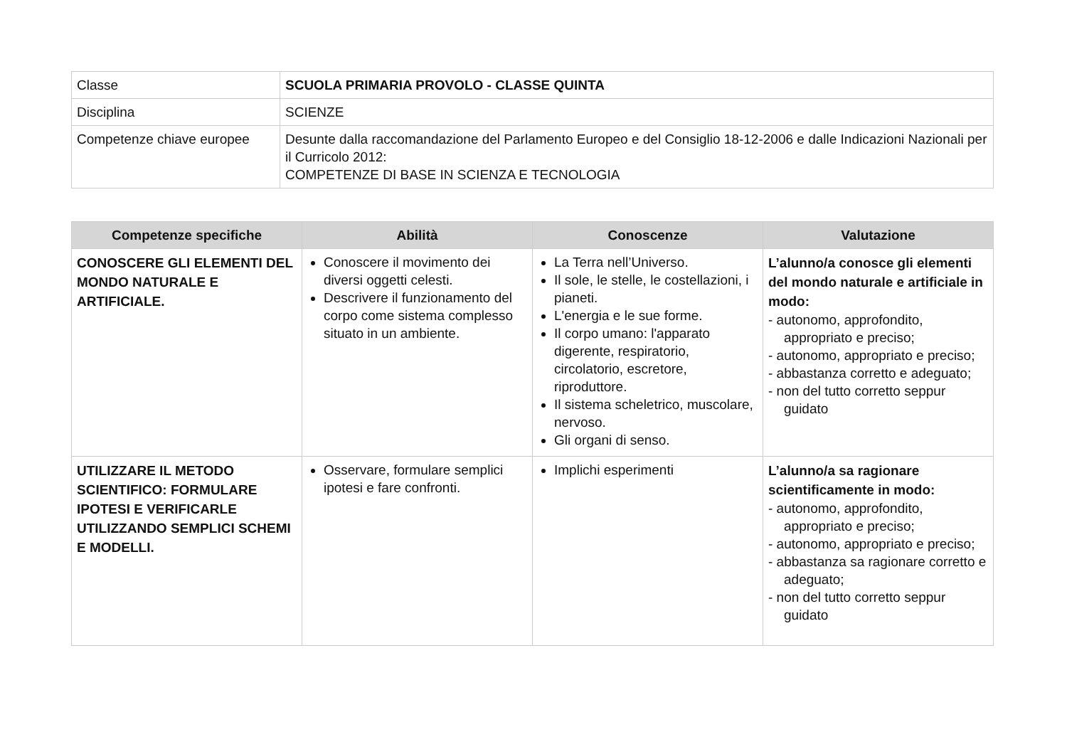| Classe | SCUOLA PRIMARIA PROVOLO - CLASSE QUINTA |
| Disciplina | SCIENZE |
| Competenze chiave europee | Desunte dalla raccomandazione del Parlamento Europeo e del Consiglio 18-12-2006 e dalle Indicazioni Nazionali per il Curricolo 2012: COMPETENZE DI BASE IN SCIENZA E TECNOLOGIA |
| Competenze specifiche | Abilità | Conoscenze | Valutazione |
| --- | --- | --- | --- |
| CONOSCERE GLI ELEMENTI DEL MONDO NATURALE E ARTIFICIALE. | Conoscere il movimento dei diversi oggetti celesti. Descrivere il funzionamento del corpo come sistema complesso situato in un ambiente. | La Terra nell’Universo. Il sole, le stelle, le costellazioni, i pianeti. L'energia e le sue forme. Il corpo umano: l'apparato digerente, respiratorio, circolatorio, escretore, riproduttore. Il sistema scheletrico, muscolare, nervoso. Gli organi di senso. | L’alunno/a conosce gli elementi del mondo naturale e artificiale in modo: - autonomo, approfondito, appropriato e preciso; - autonomo, appropriato e preciso; - abbastanza corretto e adeguato; - non del tutto corretto seppur guidato |
| UTILIZZARE IL METODO SCIENTIFICO: FORMULARE IPOTESI E VERIFICARLE UTILIZZANDO SEMPLICI SCHEMI E MODELLI. | Osservare, formulare semplici ipotesi e fare confronti. | Implichi esperimenti | L’alunno/a sa ragionare scientificamente in modo: - autonomo, approfondito, appropriato e preciso; - autonomo, appropriato e preciso; - abbastanza sa ragionare corretto e adeguato; - non del tutto corretto seppur guidato |